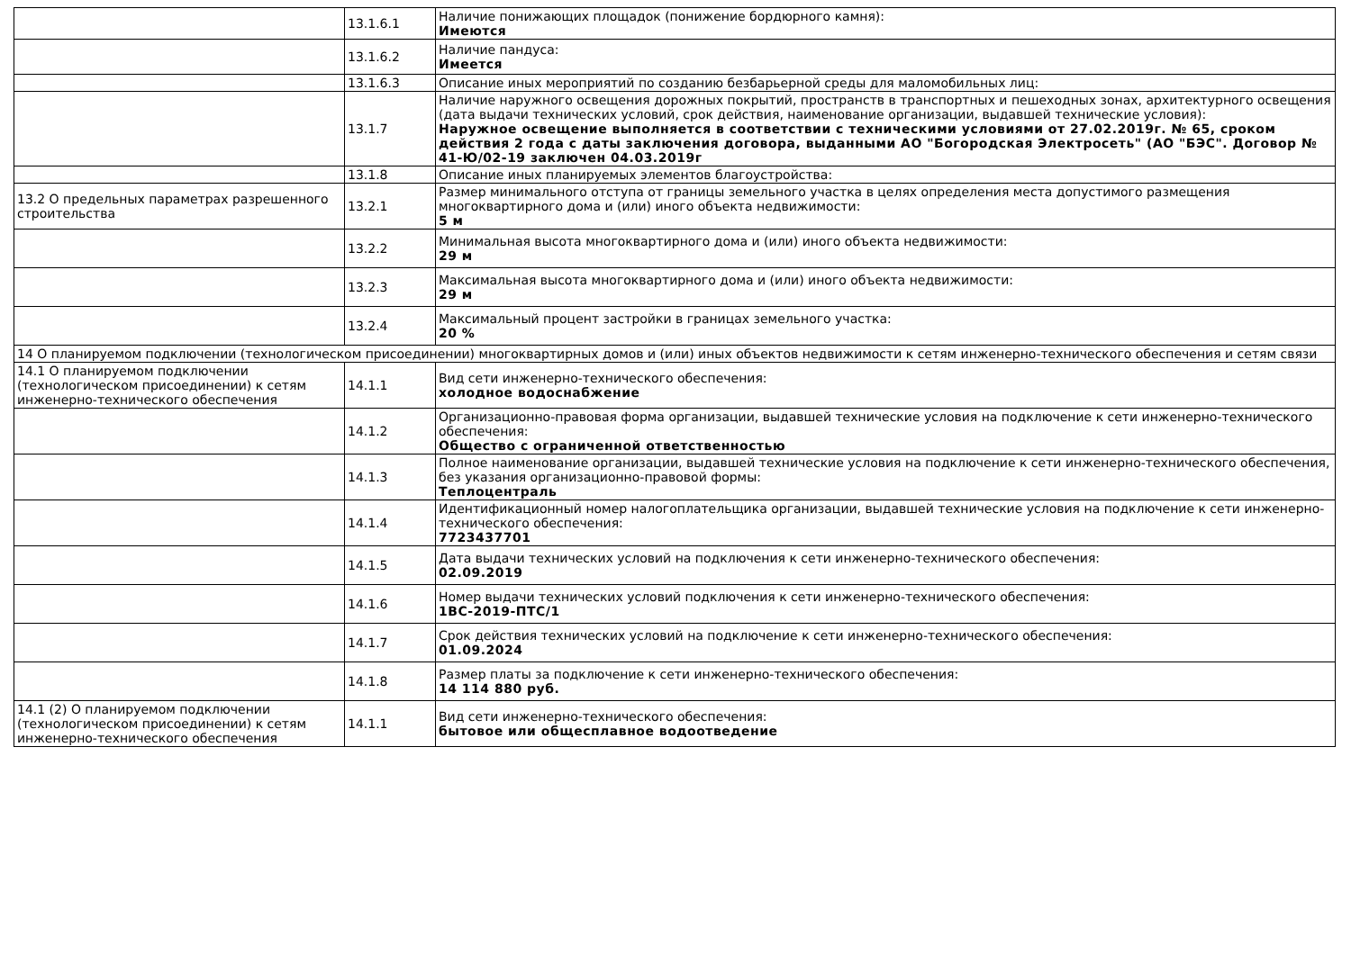| | 13.1.6.1 | Наличие понижающих площадок (понижение бордюрного камня): Имеются |
| | 13.1.6.2 | Наличие пандуса: Имеется |
| | 13.1.6.3 | Описание иных мероприятий по созданию безбарьерной среды для маломобильных лиц: |
| | 13.1.7 | Наличие наружного освещения дорожных покрытий, пространств в транспортных и пешеходных зонах, архитектурного освещения (дата выдачи технических условий, срок действия, наименование организации, выдавшей технические условия): Наружное освещение выполняется в соответствии с техническими условиями от 27.02.2019г. № 65, сроком действия 2 года с даты заключения договора, выданными АО "Богородская Электросеть" (АО "БЭС". Договор № 41-Ю/02-19 заключен 04.03.2019г |
| | 13.1.8 | Описание иных планируемых элементов благоустройства: |
| 13.2 О предельных параметрах разрешенного строительства | 13.2.1 | Размер минимального отступа от границы земельного участка в целях определения места допустимого размещения многоквартирного дома и (или) иного объекта недвижимости: 5 м |
| | 13.2.2 | Минимальная высота многоквартирного дома и (или) иного объекта недвижимости: 29 м |
| | 13.2.3 | Максимальная высота многоквартирного дома и (или) иного объекта недвижимости: 29 м |
| | 13.2.4 | Максимальный процент застройки в границах земельного участка: 20 % |
| 14 О планируемом подключении (технологическом присоединении) многоквартирных домов и (или) иных объектов недвижимости к сетям инженерно-технического обеспечения и сетям связи | | |
| 14.1 О планируемом подключении (технологическом присоединении) к сетям инженерно-технического обеспечения | 14.1.1 | Вид сети инженерно-технического обеспечения: холодное водоснабжение |
| | 14.1.2 | Организационно-правовая форма организации, выдавшей технические условия на подключение к сети инженерно-технического обеспечения: Общество с ограниченной ответственностью |
| | 14.1.3 | Полное наименование организации, выдавшей технические условия на подключение к сети инженерно-технического обеспечения, без указания организационно-правовой формы: Теплоцентраль |
| | 14.1.4 | Идентификационный номер налогоплательщика организации, выдавшей технические условия на подключение к сети инженерно-технического обеспечения: 7723437701 |
| | 14.1.5 | Дата выдачи технических условий на подключения к сети инженерно-технического обеспечения: 02.09.2019 |
| | 14.1.6 | Номер выдачи технических условий подключения к сети инженерно-технического обеспечения: 1ВС-2019-ПТС/1 |
| | 14.1.7 | Срок действия технических условий на подключение к сети инженерно-технического обеспечения: 01.09.2024 |
| | 14.1.8 | Размер платы за подключение к сети инженерно-технического обеспечения: 14 114 880 руб. |
| 14.1 (2) О планируемом подключении (технологическом присоединении) к сетям инженерно-технического обеспечения | 14.1.1 | Вид сети инженерно-технического обеспечения: бытовое или общесплавное водоотведение |